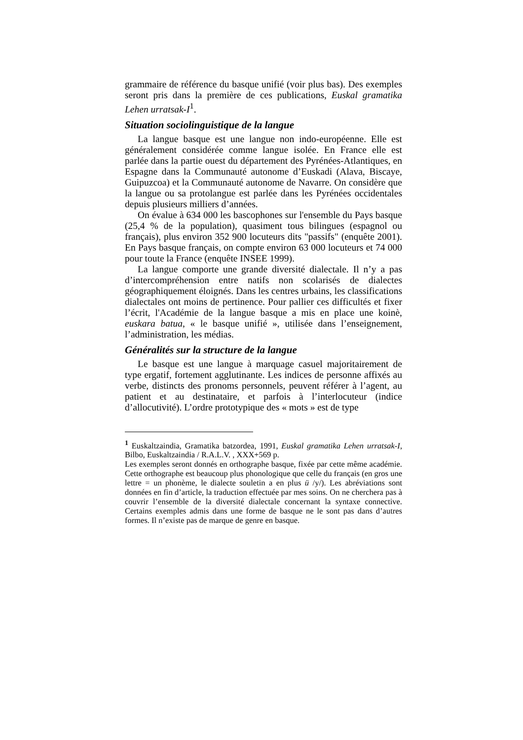grammaire de référence du basque unifié (voir plus bas). Des exemples seront pris dans la première de ces publications, Euskal gramatika Lehen urratsak-I<sup>1</sup>.
Situation sociolinguistique de la langue
La langue basque est une langue non indo-européenne. Elle est généralement considérée comme langue isolée. En France elle est parlée dans la partie ouest du département des Pyrénées-Atlantiques, en Espagne dans la Communauté autonome d’Euskadi (Alava, Biscaye, Guipuzcoa) et la Communauté autonome de Navarre. On considère que la langue ou sa protolangue est parlée dans les Pyrénées occidentales depuis plusieurs milliers d’années.
On évalue à 634 000 les bascophones sur l'ensemble du Pays basque (25,4 % de la population), quasiment tous bilingues (espagnol ou français), plus environ 352 900 locuteurs dits "passifs" (enquête 2001). En Pays basque français, on compte environ 63 000 locuteurs et 74 000 pour toute la France (enquête INSEE 1999).
La langue comporte une grande diversité dialectale. Il n’y a pas d’intercompréhension entre natifs non scolarisés de dialectes géographiquement éloignés. Dans les centres urbains, les classifications dialectales ont moins de pertinence. Pour pallier ces difficultés et fixer l’écrit, l'Académie de la langue basque a mis en place une koinè, euskara batua, « le basque unifié », utilisée dans l’enseignement, l’administration, les médias.
Généralités sur la structure de la langue
Le basque est une langue à marquage casuel majoritairement de type ergatif, fortement agglutinante. Les indices de personne affixés au verbe, distincts des pronoms personnels, peuvent référer à l’agent, au patient et au destinataire, et parfois à l’interlocuteur (indice d’allocutivité). L’ordre prototypique des « mots » est de type
<sup>1</sup> Euskaltzaindia, Gramatika batzordea, 1991, Euskal gramatika Lehen urratsak-I, Bilbo, Euskaltzaindia / R.A.L.V. , XXX+569 p.
Les exemples seront donnés en orthographe basque, fixée par cette même académie. Cette orthographe est beaucoup plus phonologique que celle du français (en gros une lettre = un phonème, le dialecte souletin a en plus ü /y/). Les abréviations sont données en fin d’article, la traduction effectuée par mes soins. On ne cherchera pas à couvrir l’ensemble de la diversité dialectale concernant la syntaxe connective. Certains exemples admis dans une forme de basque ne le sont pas dans d’autres formes. Il n’existe pas de marque de genre en basque.